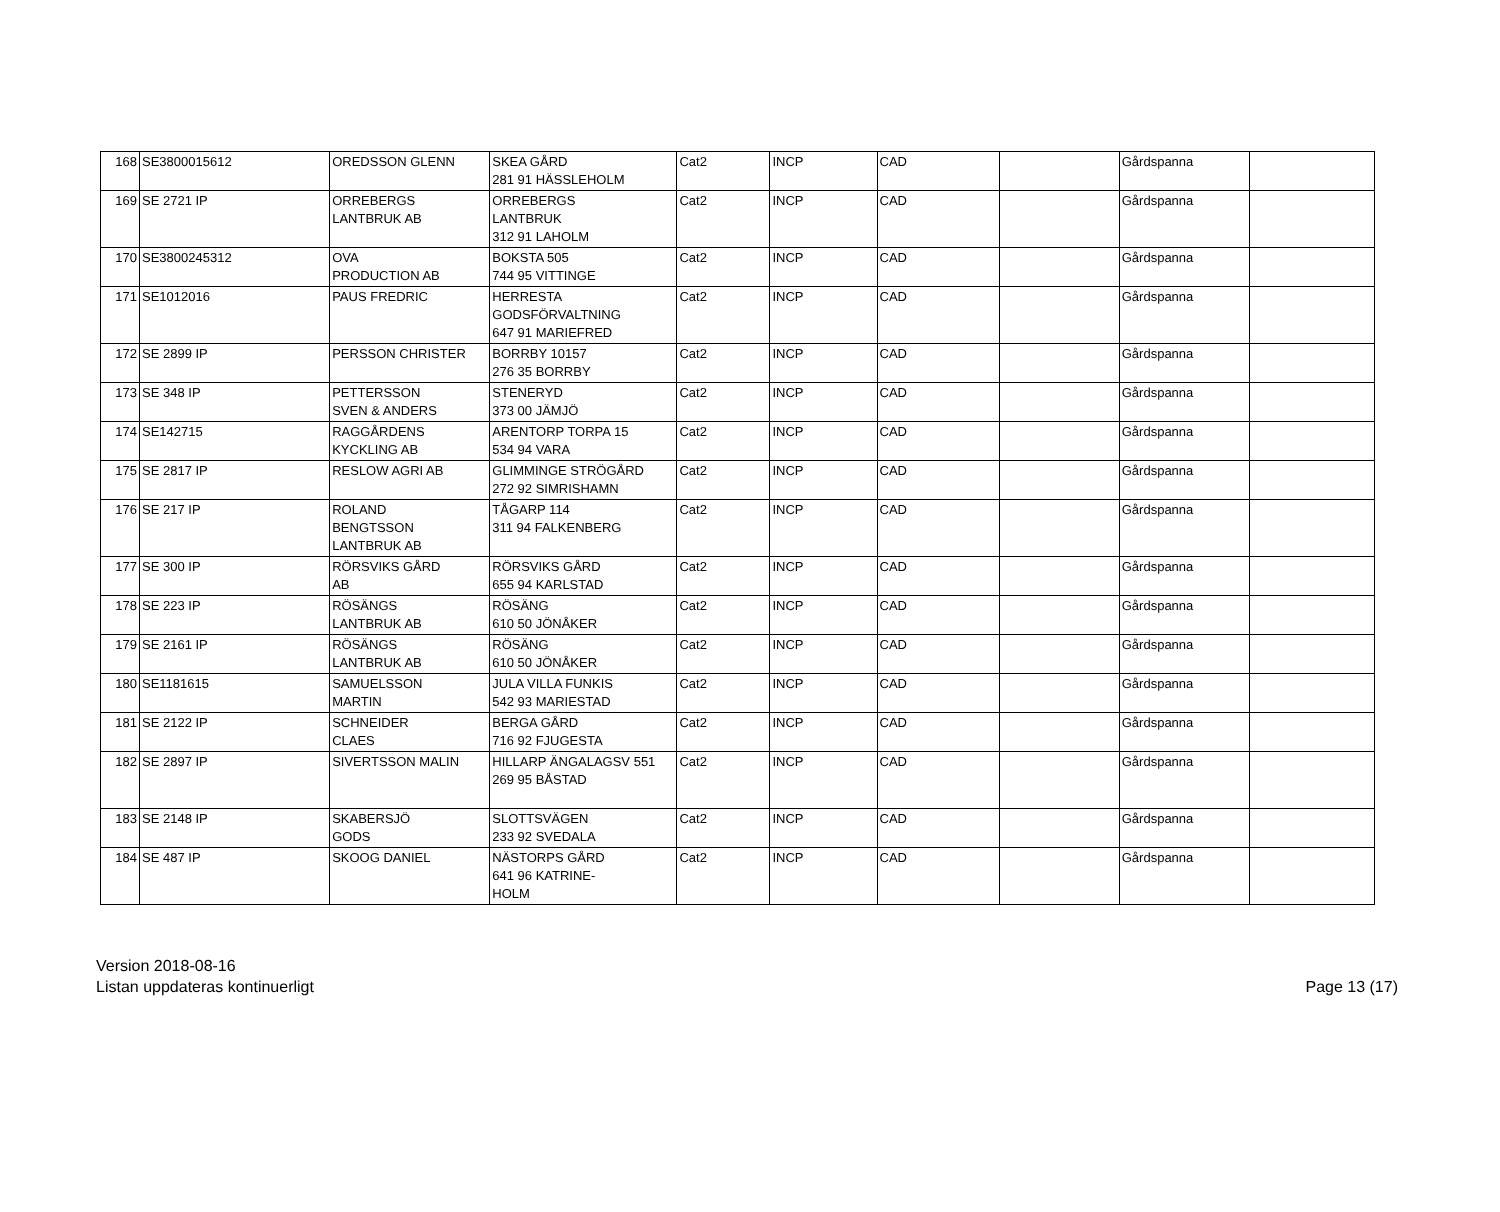| 168 | SE3800015612 | OREDSSON GLENN | SKEA GÅRD 281 91 HÄSSLEHOLM | Cat2 | INCP | CAD | | Gårdspanna | |
| 169 | SE 2721 IP | ORREBERGS LANTBRUK AB | ORREBERGS LANTBRUK 312 91 LAHOLM | Cat2 | INCP | CAD | | Gårdspanna | |
| 170 | SE3800245312 | OVA PRODUCTION AB | BOKSTA 505 744 95 VITTINGE | Cat2 | INCP | CAD | | Gårdspanna | |
| 171 | SE1012016 | PAUS FREDRIC | HERRESTA GODSFÖRVALTNING 647 91 MARIEFRED | Cat2 | INCP | CAD | | Gårdspanna | |
| 172 | SE 2899 IP | PERSSON CHRISTER | BORRBY 10157 276 35 BORRBY | Cat2 | INCP | CAD | | Gårdspanna | |
| 173 | SE 348 IP | PETTERSSON SVEN & ANDERS | STENERYD 373 00 JÄMJÖ | Cat2 | INCP | CAD | | Gårdspanna | |
| 174 | SE142715 | RAGGÅRDENS KYCKLING AB | ARENTORP TORPA 15 534 94 VARA | Cat2 | INCP | CAD | | Gårdspanna | |
| 175 | SE 2817 IP | RESLOW AGRI AB | GLIMMINGE STRÖGÅRD 272 92 SIMRISHAMN | Cat2 | INCP | CAD | | Gårdspanna | |
| 176 | SE 217 IP | ROLAND BENGTSSON LANTBRUK AB | TÅGARP 114 311 94 FALKENBERG | Cat2 | INCP | CAD | | Gårdspanna | |
| 177 | SE 300 IP | RÖRSVIKS GÅRD AB | RÖRSVIKS GÅRD 655 94 KARLSTAD | Cat2 | INCP | CAD | | Gårdspanna | |
| 178 | SE 223 IP | RÖSÄNGS LANTBRUK AB | RÖSÄNG 610 50 JÖNÅKER | Cat2 | INCP | CAD | | Gårdspanna | |
| 179 | SE 2161 IP | RÖSÄNGS LANTBRUK AB | RÖSÄNG 610 50 JÖNÅKER | Cat2 | INCP | CAD | | Gårdspanna | |
| 180 | SE1181615 | SAMUELSSON MARTIN | JULA VILLA FUNKIS 542 93 MARIESTAD | Cat2 | INCP | CAD | | Gårdspanna | |
| 181 | SE 2122 IP | SCHNEIDER CLAES | BERGA GÅRD 716 92 FJUGESTA | Cat2 | INCP | CAD | | Gårdspanna | |
| 182 | SE 2897 IP | SIVERTSSON MALIN | HILLARP ÄNGALAGSV 551 269 95 BÅSTAD | Cat2 | INCP | CAD | | Gårdspanna | |
| 183 | SE 2148 IP | SKABERSJÖ GODS | SLOTTSVÄGEN 233 92 SVEDALA | Cat2 | INCP | CAD | | Gårdspanna | |
| 184 | SE 487 IP | SKOOG DANIEL | NÄSTORPS GÅRD 641 96 KATRINE- HOLM | Cat2 | INCP | CAD | | Gårdspanna | |
Version 2018-08-16
Listan uppdateras kontinuerligt
Page 13 (17)